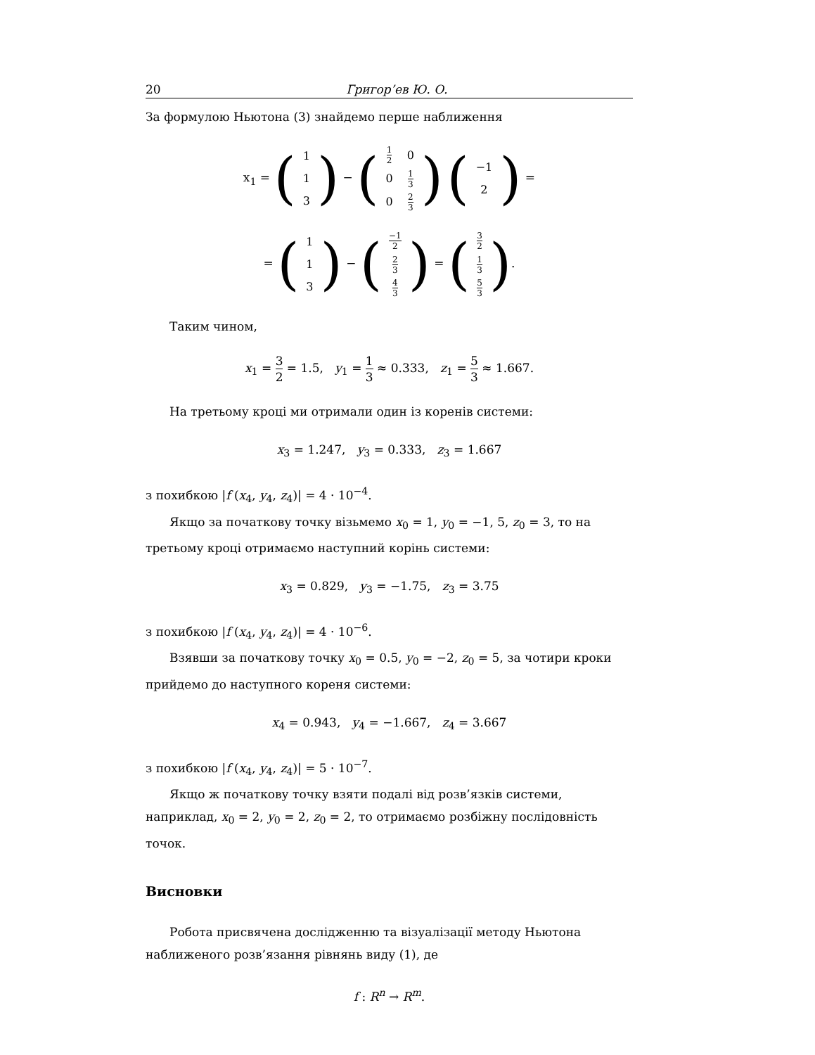20 Григор’ев Ю. О.
За формулою Ньютона (3) знайдемо перше наближення
x<sub>1</sub> = (
| 1 |
| 1 |
| 3 |
) − (
| 1 2 | 0 |
| 0 | 1 3 |
| 0 | 2 3 |
) (
| −1 |
| 2 |
) =
= (
| 1 |
| 1 |
| 3 |
) − (
| −1 2 |
| 2 3 |
| 4 3 |
) = (
| 3 2 |
| 1 3 |
| 5 3 |
).
Таким чином,
x<sub>1</sub> = 3 2 = 1.5, y<sub>1</sub> = 1 3 ≈ 0.333, z<sub>1</sub> = 5 3 ≈ 1.667.
На третьому кроці ми отримали один із коренів системи:
x<sub>3</sub> = 1.247, y<sub>3</sub> = 0.333, z<sub>3</sub> = 1.667
з похибкою |f (x<sub>4</sub>, y<sub>4</sub>, z<sub>4</sub>)| = 4 · 10<sup>−4</sup>.
Якщо за початкову точку візьмемо x<sub>0</sub> = 1, y<sub>0</sub> = −1, 5, z<sub>0</sub> = 3, то на третьому кроці отримаємо наступний корінь системи:
x<sub>3</sub> = 0.829, y<sub>3</sub> = −1.75, z<sub>3</sub> = 3.75
з похибкою |f (x<sub>4</sub>, y<sub>4</sub>, z<sub>4</sub>)| = 4 · 10<sup>−6</sup>.
Взявши за початкову точку x<sub>0</sub> = 0.5, y<sub>0</sub> = −2, z<sub>0</sub> = 5, за чотири кроки прийдемо до наступного кореня системи:
x<sub>4</sub> = 0.943, y<sub>4</sub> = −1.667, z<sub>4</sub> = 3.667
з похибкою |f (x<sub>4</sub>, y<sub>4</sub>, z<sub>4</sub>)| = 5 · 10<sup>−7</sup>.
Якщо ж початкову точку взяти подалі від розв’язків системи, наприклад, x<sub>0</sub> = 2, y<sub>0</sub> = 2, z<sub>0</sub> = 2, то отримаємо розбіжну послідовність точок.
Висновки
Робота присвячена дослідженню та візуалізації методу Ньютона наближеного розв’язання рівнянь виду (1), де
f : R<sup>n</sup> → R<sup>m</sup>.